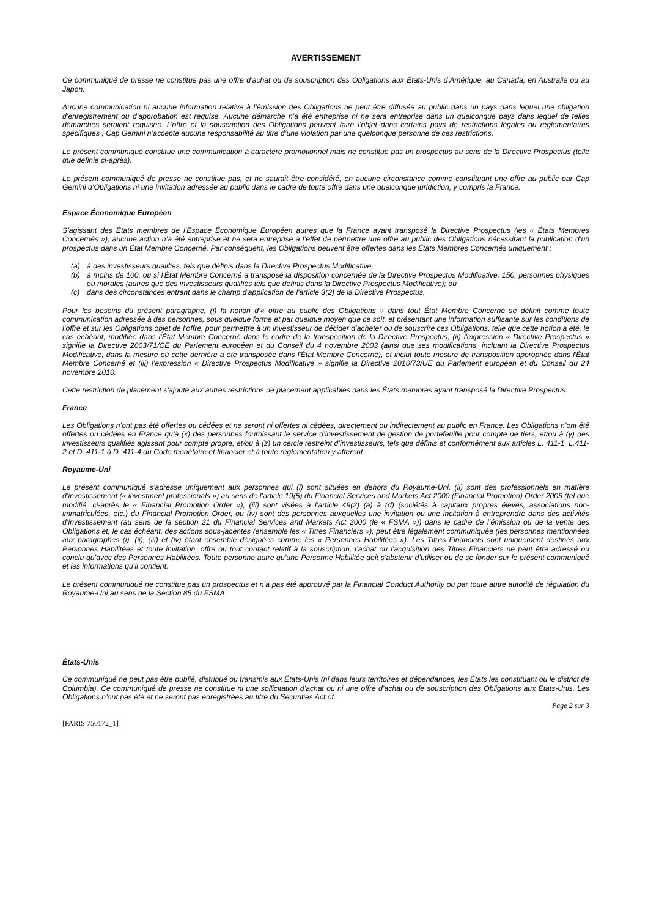AVERTISSEMENT
Ce communiqué de presse ne constitue pas une offre d’achat ou de souscription des Obligations aux États-Unis d’Amérique, au Canada, en Australie ou au Japon.
Aucune communication ni aucune information relative à l’émission des Obligations ne peut être diffusée au public dans un pays dans lequel une obligation d’enregistrement ou d’approbation est requise. Aucune démarche n’a été entreprise ni ne sera entreprise dans un quelconque pays dans lequel de telles démarches seraient requises. L’offre et la souscription des Obligations peuvent faire l’objet dans certains pays de restrictions légales ou réglementaires spécifiques ; Cap Gemini n’accepte aucune responsabilité au titre d’une violation par une quelconque personne de ces restrictions.
Le présent communiqué constitue une communication à caractère promotionnel mais ne constitue pas un prospectus au sens de la Directive Prospectus (telle que définie ci-après).
Le présent communiqué de presse ne constitue pas, et ne saurait être considéré, en aucune circonstance comme constituant une offre au public par Cap Gemini d’Obligations ni une invitation adressée au public dans le cadre de toute offre dans une quelconque juridiction, y compris la France.
Espace Économique Européen
S’agissant des États membres de l’Espace Économique Européen autres que la France ayant transposé la Directive Prospectus (les « États Membres Concernés »), aucune action n’a été entreprise et ne sera entreprise à l’effet de permettre une offre au public des Obligations nécessitant la publication d’un prospectus dans un État Membre Concerné. Par conséquent, les Obligations peuvent être offertes dans les États Membres Concernés uniquement :
(a) à des investisseurs qualifiés, tels que définis dans la Directive Prospectus Modificative,
(b) à moins de 100, ou si l'État Membre Concerné a transposé la disposition concernée de la Directive Prospectus Modificative, 150, personnes physiques ou morales (autres que des investisseurs qualifiés tels que définis dans la Directive Prospectus Modificative); ou
(c) dans des circonstances entrant dans le champ d'application de l'article 3(2) de la Directive Prospectus,
Pour les besoins du présent paragraphe, (i) la notion d’« offre au public des Obligations » dans tout État Membre Concerné se définit comme toute communication adressée à des personnes, sous quelque forme et par quelque moyen que ce soit, et présentant une information suffisante sur les conditions de l’offre et sur les Obligations objet de l’offre, pour permettre à un investisseur de décider d’acheter ou de souscrire ces Obligations, telle que cette notion a été, le cas échéant, modifiée dans l'État Membre Concerné dans le cadre de la transposition de la Directive Prospectus, (ii) l'expression « Directive Prospectus » signifie la Directive 2003/71/CE du Parlement européen et du Conseil du 4 novembre 2003 (ainsi que ses modifications, incluant la Directive Prospectus Modificative, dans la mesure où cette dernière a été transposée dans l'État Membre Concerné), et inclut toute mesure de transposition appropriée dans l'État Membre Concerné et (iii) l’expression « Directive Prospectus Modificative » signifie la Directive 2010/73/UE du Parlement européen et du Conseil du 24 novembre 2010.
Cette restriction de placement s’ajoute aux autres restrictions de placement applicables dans les États membres ayant transposé la Directive Prospectus.
France
Les Obligations n’ont pas été offertes ou cédées et ne seront ni offertes ni cédées, directement ou indirectement au public en France. Les Obligations n’ont été offertes ou cédées en France qu’à (x) des personnes fournissant le service d’investissement de gestion de portefeuille pour compte de tiers, et/ou à (y) des investisseurs qualifiés agissant pour compte propre, et/ou à (z) un cercle restreint d’investisseurs, tels que définis et conformément aux articles L. 411-1, L.411-2 et D. 411-1 à D. 411-4 du Code monétaire et financier et à toute règlementation y afférent.
Royaume-Uni
Le présent communiqué s’adresse uniquement aux personnes qui (i) sont situées en dehors du Royaume-Uni, (ii) sont des professionnels en matière d’investissement (« investment professionals ») au sens de l’article 19(5) du Financial Services and Markets Act 2000 (Financial Promotion) Order 2005 (tel que modifié, ci-après le « Financial Promotion Order »), (iii) sont visées à l’article 49(2) (a) à (d) (sociétés à capitaux propres élevés, associations non-immatriculées, etc.) du Financial Promotion Order, ou (iv) sont des personnes auxquelles une invitation ou une incitation à entreprendre dans des activités d’investissement (au sens de la section 21 du Financial Services and Markets Act 2000 (le « FSMA »)) dans le cadre de l’émission ou de la vente des Obligations et, le cas échéant, des actions sous-jacentes (ensemble les « Titres Financiers »), peut être légalement communiquée (les personnes mentionnées aux paragraphes (i), (ii), (iii) et (iv) étant ensemble désignées comme les « Personnes Habilitées »). Les Titres Financiers sont uniquement destinés aux Personnes Habilitées et toute invitation, offre ou tout contact relatif à la souscription, l’achat ou l’acquisition des Titres Financiers ne peut être adressé ou conclu qu’avec des Personnes Habilitées. Toute personne autre qu’une Personne Habilitée doit s’abstenir d’utiliser ou de se fonder sur le présent communiqué et les informations qu’il contient.
Le présent communiqué ne constitue pas un prospectus et n’a pas été approuvé par la Financial Conduct Authority ou par toute autre autorité de régulation du Royaume-Uni au sens de la Section 85 du FSMA.
États-Unis
Ce communiqué ne peut pas être publié, distribué ou transmis aux États-Unis (ni dans leurs territoires et dépendances, les États les constituant ou le district de Columbia). Ce communiqué de presse ne constitue ni une sollicitation d’achat ou ni une offre d’achat ou de souscription des Obligations aux États-Unis. Les Obligations n’ont pas été et ne seront pas enregistrées au titre du Securities Act of
Page 2 sur 3
[PARIS 750172_1]